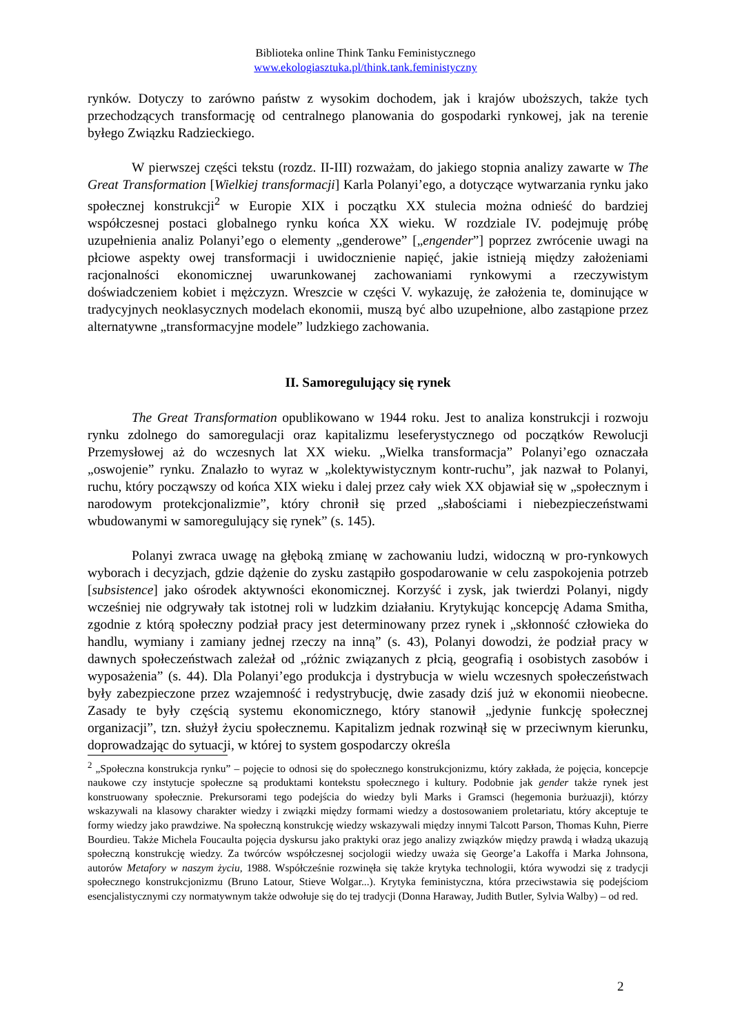Biblioteka online Think Tanku Feministycznego
www.ekologiasztuka.pl/think.tank.feministyczny
rynków. Dotyczy to zarówno państw z wysokim dochodem, jak i krajów uboższych, także tych przechodzących transformację od centralnego planowania do gospodarki rynkowej, jak na terenie byłego Związku Radzieckiego.
W pierwszej części tekstu (rozdz. II-III) rozważam, do jakiego stopnia analizy zawarte w The Great Transformation [Wielkiej transformacji] Karla Polanyi’ego, a dotyczące wytwarzania rynku jako społecznej konstrukcji<sup>2</sup> w Europie XIX i początku XX stulecia można odnieść do bardziej współczesnej postaci globalnego rynku końca XX wieku. W rozdziale IV. podejmuję próbę uzupełnienia analiz Polanyi’ego o elementy „genderowe” [„engender”] poprzez zwrócenie uwagi na płciowe aspekty owej transformacji i uwidocznienie napięć, jakie istnieją między założeniami racjonalności ekonomicznej uwarunkowanej zachowaniami rynkowymi a rzeczywistym doświadczeniem kobiet i mężczyzn. Wreszcie w części V. wykazuję, że założenia te, dominujące w tradycyjnych neoklasycznych modelach ekonomii, muszą być albo uzupełnione, albo zastąpione przez alternatywne „transformacyjne modele” ludzkiego zachowania.
II. Samoregulujący się rynek
The Great Transformation opublikowano w 1944 roku. Jest to analiza konstrukcji i rozwoju rynku zdolnego do samoregulacji oraz kapitalizmu leseferystycznego od początków Rewolucji Przemysłowej aż do wczesnych lat XX wieku. „Wielka transformacja” Polanyi’ego oznaczała „oswojenie” rynku. Znalazło to wyraz w „kolektywistycznym kontr-ruchu”, jak nazwał to Polanyi, ruchu, który począwszy od końca XIX wieku i dalej przez cały wiek XX objawiał się w „społecznym i narodowym protekcjonalizmie”, który chronił się przed „słabościami i niebezpieczeństwami wbudowanymi w samoregulujący się rynek” (s. 145).
Polanyi zwraca uwagę na głęboką zmianę w zachowaniu ludzi, widoczną w pro-rynkowych wyborach i decyzjach, gdzie dążenie do zysku zastąpiło gospodarowanie w celu zaspokojenia potrzeb [subsistence] jako ośrodek aktywności ekonomicznej. Korzyść i zysk, jak twierdzi Polanyi, nigdy wcześniej nie odgrywały tak istotnej roli w ludzkim działaniu. Krytykując koncepcję Adama Smitha, zgodnie z którą społeczny podział pracy jest determinowany przez rynek i „skłonność człowieka do handlu, wymiany i zamiany jednej rzeczy na inną” (s. 43), Polanyi dowodzi, że podział pracy w dawnych społeczeństwach zależał od „różnic związanych z płcią, geografią i osobistych zasobów i wyposażenia” (s. 44). Dla Polanyi’ego produkcja i dystrybucja w wielu wczesnych społeczeństwach były zabezpieczone przez wzajemność i redystrybucję, dwie zasady dziś już w ekonomii nieobecne. Zasady te były częścią systemu ekonomicznego, który stanowił „jedynie funkcję społecznej organizacji”, tzn. służył życiu społecznemu. Kapitalizm jednak rozwinął się w przeciwnym kierunku, doprowadzając do sytuacji, w której to system gospodarczy określa
<sup>2</sup> „Społeczna konstrukcja rynku” – pojęcie to odnosi się do społecznego konstrukcjonizmu, który zakłada, że pojęcia, koncepcje naukowe czy instytucje społeczne są produktami kontekstu społecznego i kultury. Podobnie jak gender także rynek jest konstruowany społecznie. Prekursorami tego podejścia do wiedzy byli Marks i Gramsci (hegemonia burżuazji), którzy wskazywali na klasowy charakter wiedzy i związki między formami wiedzy a dostosowaniem proletariatu, który akceptuje te formy wiedzy jako prawdziwe. Na społeczną konstrukcję wiedzy wskazywali między innymi Talcott Parson, Thomas Kuhn, Pierre Bourdieu. Także Michela Foucaulta pojęcia dyskursu jako praktyki oraz jego analizy związków między prawdą i władzą ukazują społeczną konstrukcję wiedzy. Za twórców współczesnej socjologii wiedzy uważa się George’a Lakoffa i Marka Johnsona, autorów Metafory w naszym życiu, 1988. Współcześnie rozwinęła się także krytyka technologii, która wywodzi się z tradycji społecznego konstrukcjonizmu (Bruno Latour, Stieve Wolgar...). Krytyka feministyczna, która przeciwstawia się podejściom esencjalistycznymi czy normatywnym także odwołuje się do tej tradycji (Donna Haraway, Judith Butler, Sylvia Walby) – od red.
2